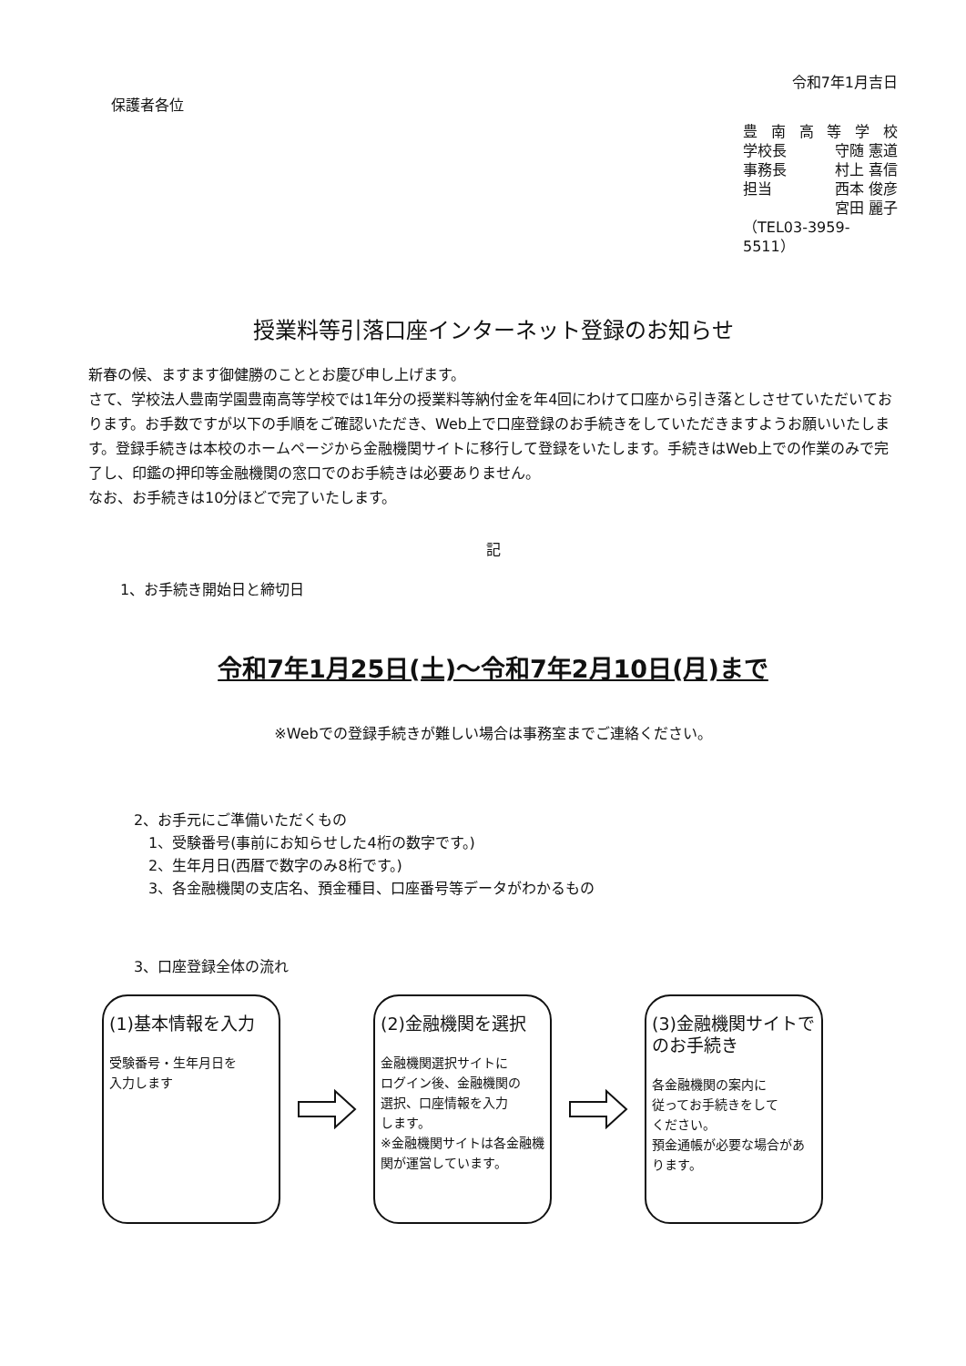保護者各位
令和7年1月吉日
豊南高等学校
学校長 守随 憲道
事務長 村上 喜信
担当 西本 俊彦
宮田 麗子
（TEL03-3959-5511）
授業料等引落口座インターネット登録のお知らせ
新春の候、ますます御健勝のこととお慶び申し上げます。
さて、学校法人豊南学園豊南高等学校では1年分の授業料等納付金を年4回にわけて口座から引き落としさせていただいております。お手数ですが以下の手順をご確認いただき、Web上で口座登録のお手続きをしていただきますようお願いいたします。登録手続きは本校のホームページから金融機関サイトに移行して登録をいたします。手続きはWeb上での作業のみで完了し、印鑑の押印等金融機関の窓口でのお手続きは必要ありません。
なお、お手続きは10分ほどで完了いたします。
記
1、お手続き開始日と締切日
令和7年1月25日(土)～令和7年2月10日(月)まで
※Webでの登録手続きが難しい場合は事務室までご連絡ください。
2、お手元にご準備いただくもの
 1、受験番号(事前にお知らせした4桁の数字です。)
 2、生年月日(西暦で数字のみ8桁です。)
 3、各金融機関の支店名、預金種目、口座番号等データがわかるもの
3、口座登録全体の流れ
(1)基本情報を入力
受験番号・生年月日を
入力します
(2)金融機関を選択
金融機関選択サイトに
ログイン後、金融機関の
選択、口座情報を入力
します。
※金融機関サイトは各金融機関が運営しています。
(3)金融機関サイトでのお手続き
各金融機関の案内に
従ってお手続きをして
ください。
預金通帳が必要な場合があります。